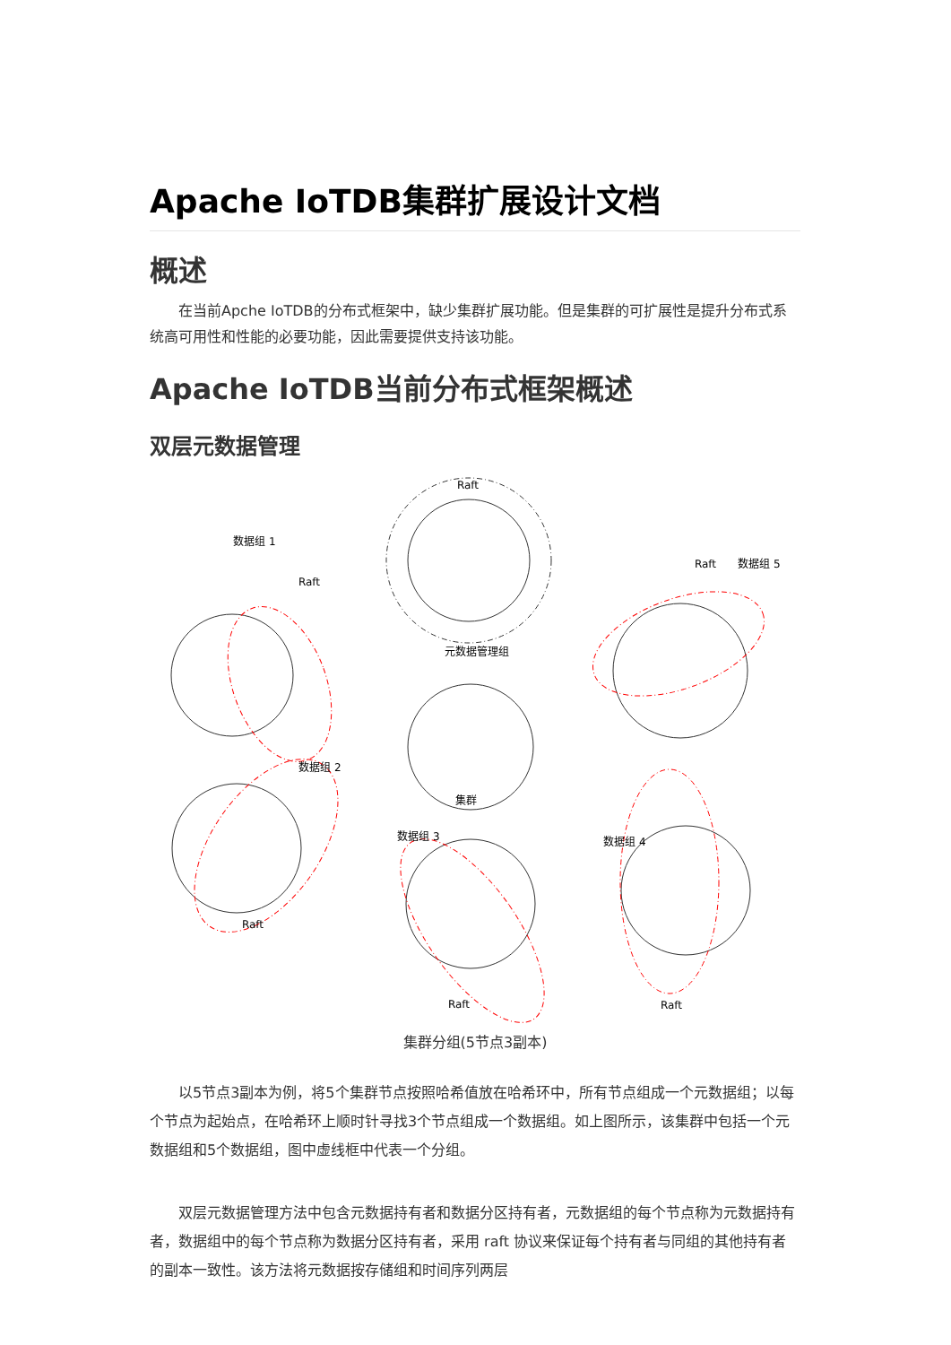Apache IoTDB集群扩展设计文档
概述
在当前Apche IoTDB的分布式框架中，缺少集群扩展功能。但是集群的可扩展性是提升分布式系统高可用性和性能的必要功能，因此需要提供支持该功能。
Apache IoTDB当前分布式框架概述
双层元数据管理
Raft
元数据管理组
数据组 1
Raft
数据组 5
Raft
数据组 4
Raft
集群
数据组 3
Raft
Raft
数据组 2
集群分组(5节点3副本)
以5节点3副本为例，将5个集群节点按照哈希值放在哈希环中，所有节点组成一个元数据组；以每个节点为起始点，在哈希环上顺时针寻找3个节点组成一个数据组。如上图所示，该集群中包括一个元数据组和5个数据组，图中虚线框中代表一个分组。
双层元数据管理方法中包含元数据持有者和数据分区持有者，元数据组的每个节点称为元数据持有者，数据组中的每个节点称为数据分区持有者，采用 raft 协议来保证每个持有者与同组的其他持有者的副本一致性。该方法将元数据按存储组和时间序列两层